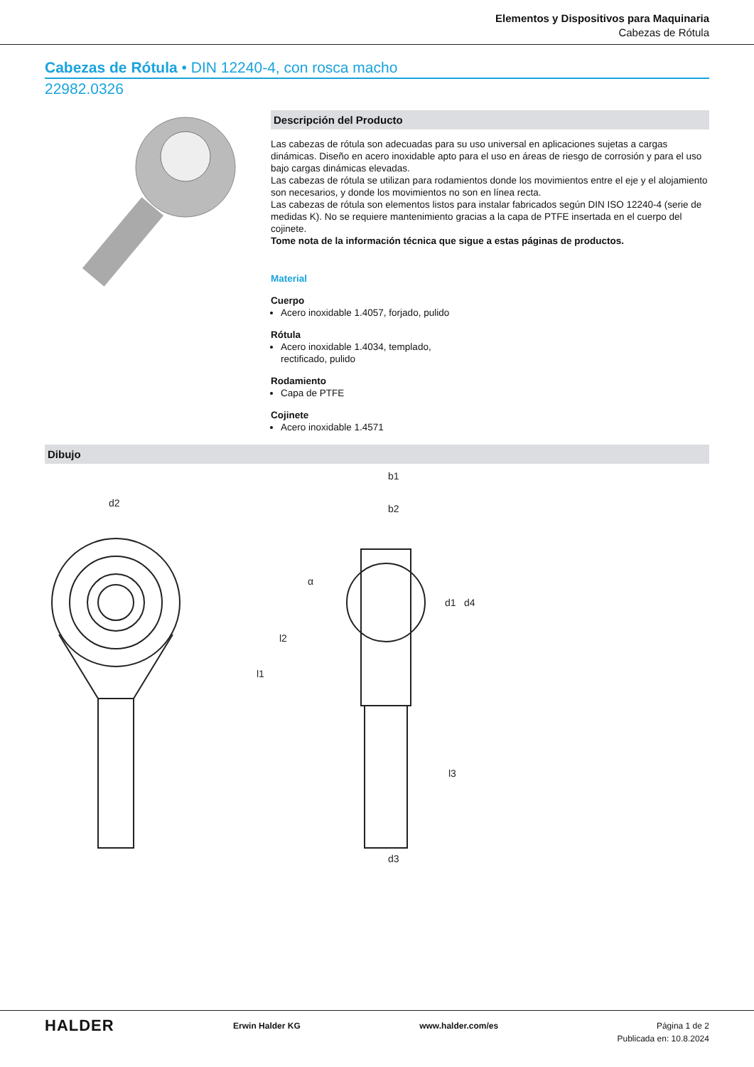Elementos y Dispositivos para Maquinaria
Cabezas de Rótula
Cabezas de Rótula • DIN 12240-4, con rosca macho
22982.0326
Descripción del Producto
Las cabezas de rótula son adecuadas para su uso universal en aplicaciones sujetas a cargas dinámicas. Diseño en acero inoxidable apto para el uso en áreas de riesgo de corrosión y para el uso bajo cargas dinámicas elevadas.
Las cabezas de rótula se utilizan para rodamientos donde los movimientos entre el eje y el alojamiento son necesarios, y donde los movimientos no son en línea recta.
Las cabezas de rótula son elementos listos para instalar fabricados según DIN ISO 12240-4 (serie de medidas K). No se requiere mantenimiento gracias a la capa de PTFE insertada en el cuerpo del cojinete.
Tome nota de la información técnica que sigue a estas páginas de productos.
Material
Cuerpo
Acero inoxidable 1.4057, forjado, pulido
Rótula
Acero inoxidable 1.4034, templado,
rectificado, pulido
Rodamiento
Capa de PTFE
Cojinete
Acero inoxidable 1.4571
Dibujo
d2
l1
l2
b1
b2
d1
d4
l3
d3
α
HALDER
Erwin Halder KG www.halder.com/es Página 1 de 2
Publicada en: 10.8.2024